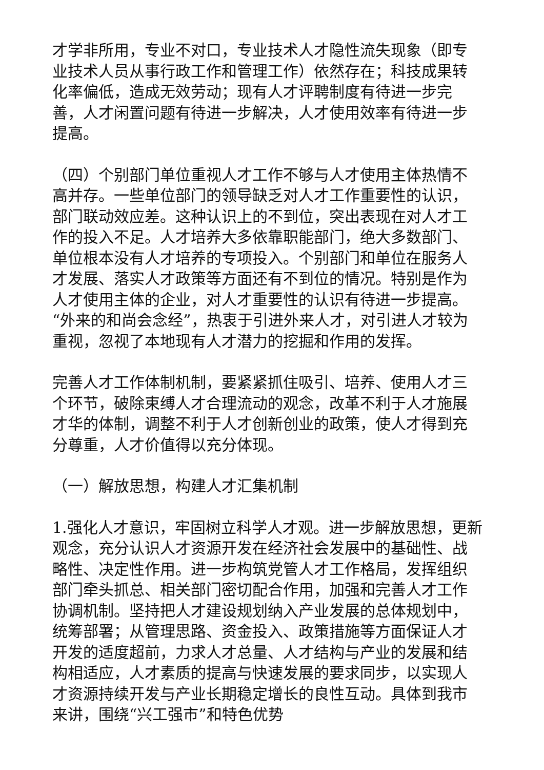才学非所用，专业不对口，专业技术人才隐性流失现象（即专业技术人员从事行政工作和管理工作）依然存在；科技成果转化率偏低，造成无效劳动；现有人才评聘制度有待进一步完善，人才闲置问题有待进一步解决，人才使用效率有待进一步提高。
（四）个别部门单位重视人才工作不够与人才使用主体热情不高并存。一些单位部门的领导缺乏对人才工作重要性的认识，部门联动效应差。这种认识上的不到位，突出表现在对人才工作的投入不足。人才培养大多依靠职能部门，绝大多数部门、单位根本没有人才培养的专项投入。个别部门和单位在服务人才发展、落实人才政策等方面还有不到位的情况。特别是作为人才使用主体的企业，对人才重要性的认识有待进一步提高。“外来的和尚会念经”，热衷于引进外来人才，对引进人才较为重视，忽视了本地现有人才潜力的挖掘和作用的发挥。
完善人才工作体制机制，要紧紧抓住吸引、培养、使用人才三个环节，破除束缚人才合理流动的观念，改革不利于人才施展才华的体制，调整不利于人才创新创业的政策，使人才得到充分尊重，人才价值得以充分体现。
（一）解放思想，构建人才汇集机制
1.强化人才意识，牢固树立科学人才观。进一步解放思想，更新观念，充分认识人才资源开发在经济社会发展中的基础性、战略性、决定性作用。进一步构筑党管人才工作格局，发挥组织部门牵头抓总、相关部门密切配合作用，加强和完善人才工作协调机制。坚持把人才建设规划纳入产业发展的总体规划中，统筹部署；从管理思路、资金投入、政策措施等方面保证人才开发的适度超前，力求人才总量、人才结构与产业的发展和结构相适应，人才素质的提高与快速发展的要求同步，以实现人才资源持续开发与产业长期稳定增长的良性互动。具体到我市来讲，围绕“兴工强市”和特色优势